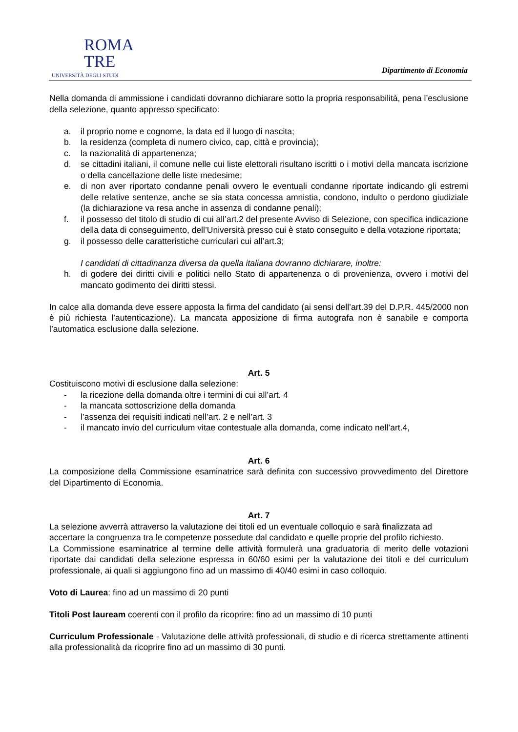ROMA
TRE
UNIVERSITÀ DEGLI STUDI
Dipartimento di Economia
Nella domanda di ammissione i candidati dovranno dichiarare sotto la propria responsabilità, pena l’esclusione della selezione, quanto appresso specificato:
a. il proprio nome e cognome, la data ed il luogo di nascita;
b. la residenza (completa di numero civico, cap, città e provincia);
c. la nazionalità di appartenenza;
d. se cittadini italiani, il comune nelle cui liste elettorali risultano iscritti o i motivi della mancata iscrizione o della cancellazione delle liste medesime;
e. di non aver riportato condanne penali ovvero le eventuali condanne riportate indicando gli estremi delle relative sentenze, anche se sia stata concessa amnistia, condono, indulto o perdono giudiziale (la dichiarazione va resa anche in assenza di condanne penali);
f. il possesso del titolo di studio di cui all’art.2 del presente Avviso di Selezione, con specifica indicazione della data di conseguimento, dell’Università presso cui è stato conseguito e della votazione riportata;
g. il possesso delle caratteristiche curriculari cui all’art.3;
I candidati di cittadinanza diversa da quella italiana dovranno dichiarare, inoltre:
h. di godere dei diritti civili e politici nello Stato di appartenenza o di provenienza, ovvero i motivi del mancato godimento dei diritti stessi.
In calce alla domanda deve essere apposta la firma del candidato (ai sensi dell’art.39 del D.P.R. 445/2000 non è più richiesta l’autenticazione). La mancata apposizione di firma autografa non è sanabile e comporta l’automatica esclusione dalla selezione.
Art. 5
Costituiscono motivi di esclusione dalla selezione:
- la ricezione della domanda oltre i termini di cui all’art. 4
- la mancata sottoscrizione della domanda
- l’assenza dei requisiti indicati nell’art. 2 e nell’art. 3
- il mancato invio del curriculum vitae contestuale alla domanda, come indicato nell’art.4,
Art. 6
La composizione della Commissione esaminatrice sarà definita con successivo provvedimento del Direttore del Dipartimento di Economia.
Art. 7
La selezione avverrà attraverso la valutazione dei titoli ed un eventuale colloquio e sarà finalizzata ad accertare la congruenza tra le competenze possedute dal candidato e quelle proprie del profilo richiesto.
La Commissione esaminatrice al termine delle attività formulerà una graduatoria di merito delle votazioni riportate dai candidati della selezione espressa in 60/60 esimi per la valutazione dei titoli e del curriculum professionale, ai quali si aggiungono fino ad un massimo di 40/40 esimi in caso colloquio.
Voto di Laurea: fino ad un massimo di 20 punti
Titoli Post lauream coerenti con il profilo da ricoprire: fino ad un massimo di 10 punti
Curriculum Professionale - Valutazione delle attività professionali, di studio e di ricerca strettamente attinenti alla professionalità da ricoprire fino ad un massimo di 30 punti.